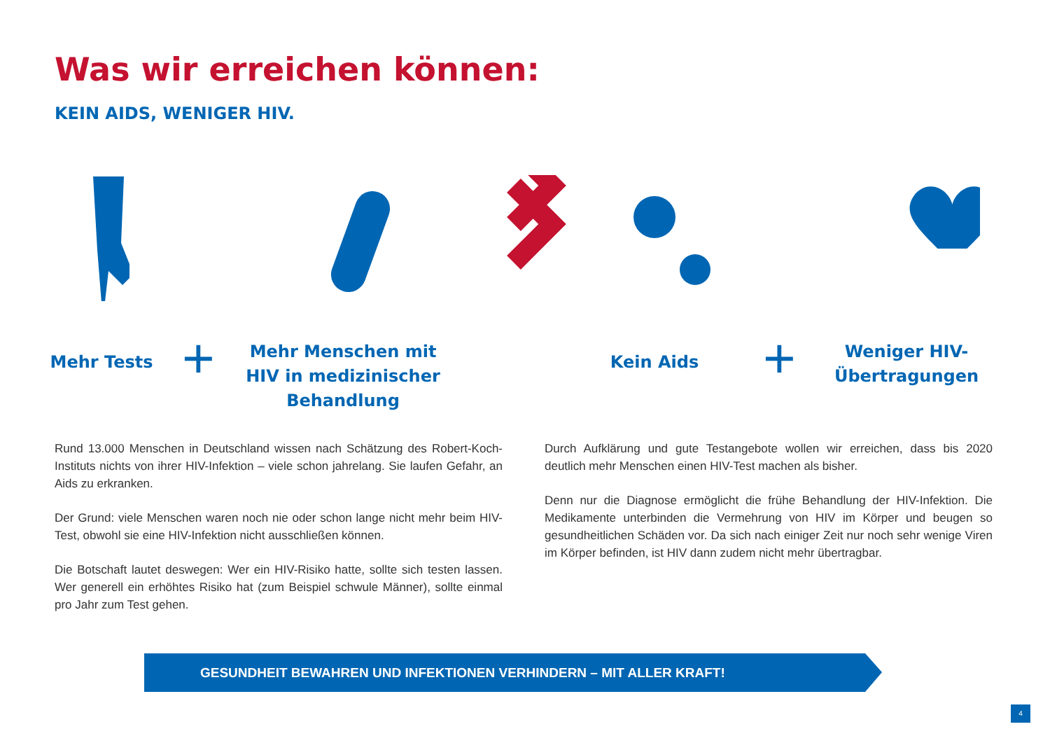Was wir erreichen können:
KEIN AIDS, WENIGER HIV.
Mehr Tests +
Mehr Menschen mit HIV in medizinischer Behandlung
Kein Aids +
Weniger HIV-Übertragungen
Rund 13.000 Menschen in Deutschland wissen nach Schätzung des Robert-Koch-Instituts nichts von ihrer HIV-Infektion – viele schon jahrelang. Sie laufen Gefahr, an Aids zu erkranken.
Der Grund: viele Menschen waren noch nie oder schon lange nicht mehr beim HIV-Test, obwohl sie eine HIV-Infektion nicht ausschließen können.
Die Botschaft lautet deswegen: Wer ein HIV-Risiko hatte, sollte sich testen lassen. Wer generell ein erhöhtes Risiko hat (zum Beispiel schwule Männer), sollte einmal pro Jahr zum Test gehen.
Durch Aufklärung und gute Testangebote wollen wir erreichen, dass bis 2020 deutlich mehr Menschen einen HIV-Test machen als bisher.
Denn nur die Diagnose ermöglicht die frühe Behandlung der HIV-Infektion. Die Medikamente unterbinden die Vermehrung von HIV im Körper und beugen so gesundheitlichen Schäden vor. Da sich nach einiger Zeit nur noch sehr wenige Viren im Körper befinden, ist HIV dann zudem nicht mehr übertragbar.
GESUNDHEIT BEWAHREN UND INFEKTIONEN VERHINDERN – MIT ALLER KRAFT!
4